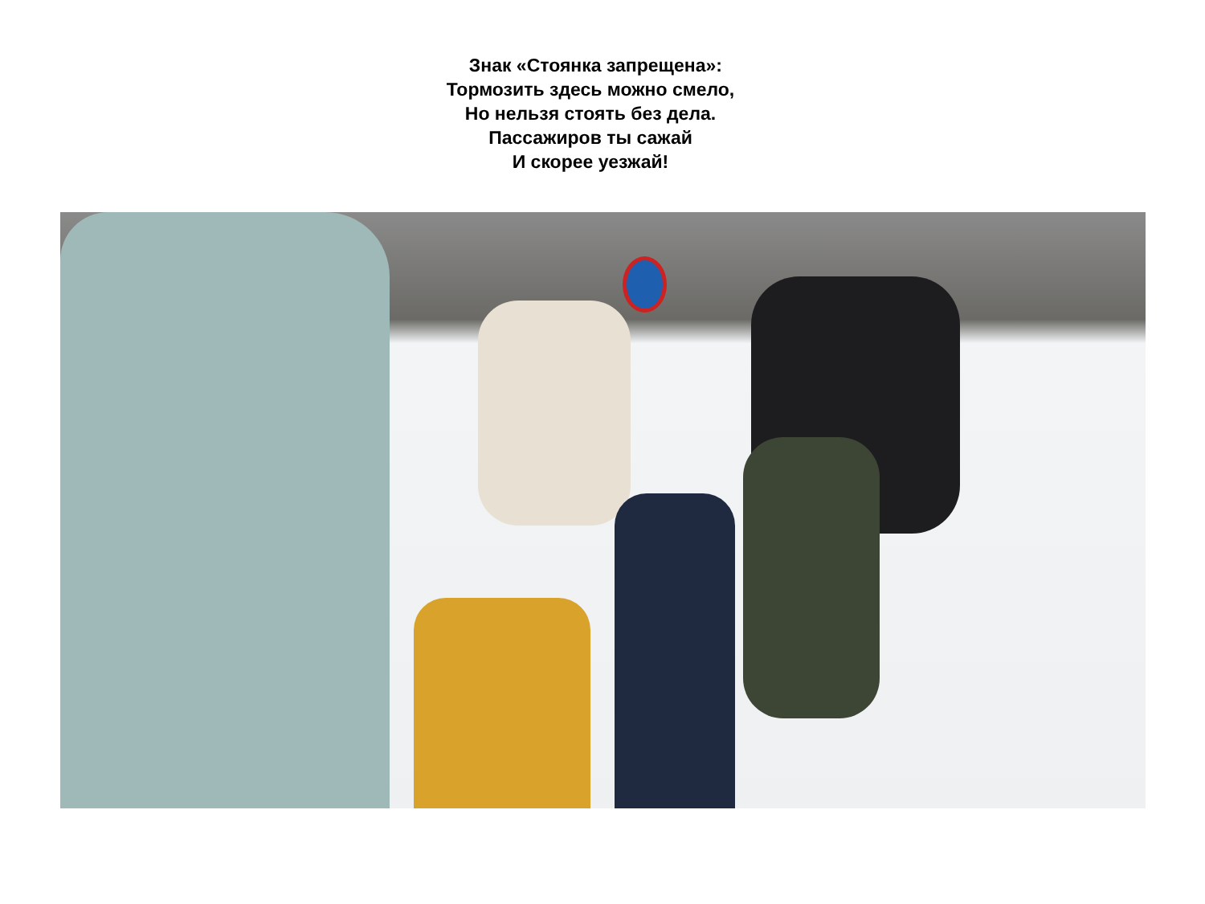Знак «Стоянка запрещена»:
Тормозить здесь можно смело,
Но нельзя стоять без дела.
Пассажиров ты сажай
И скорее уезжай!